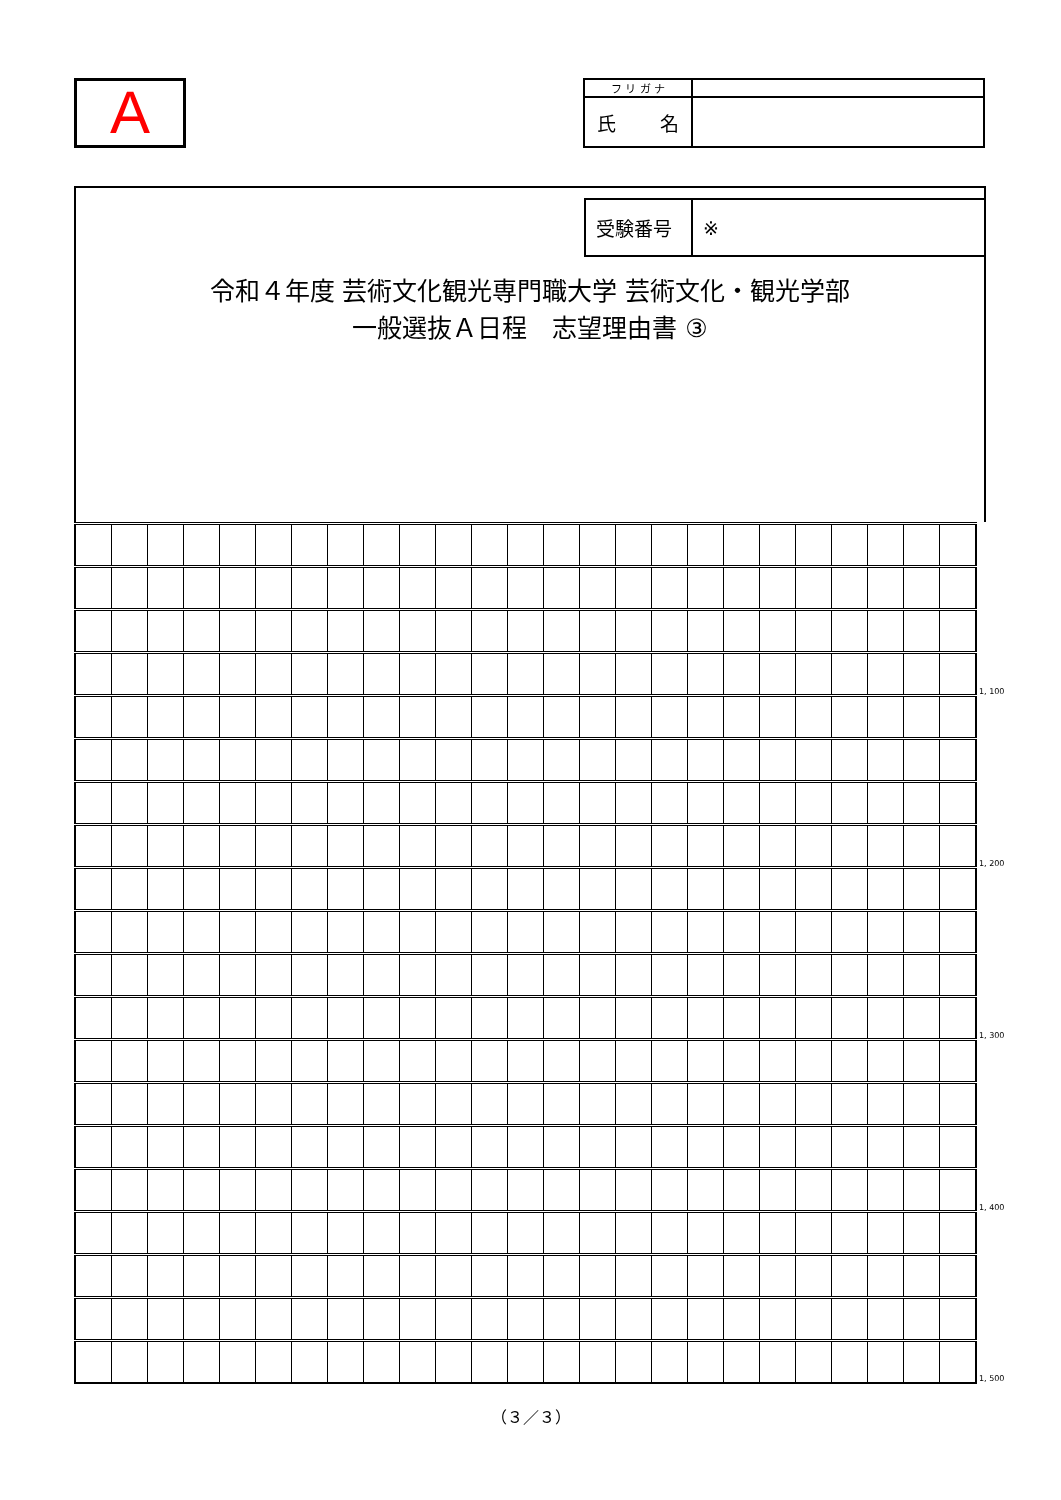A
| フ リ ガ ナ | |
| 氏 名 | |
| 受験番号 | ※ |
令和４年度 芸術文化観光専門職大学 芸術文化・観光学部
一般選抜Ａ日程　志望理由書 ③
| | | | | | | | | | | | | | | | | | | | | | | | | | 1, 100 |
| | | | | | | | | | | | | | | | | | | | | | | | | | 1, 200 |
| | | | | | | | | | | | | | | | | | | | | | | | | | 1, 300 |
| | | | | | | | | | | | | | | | | | | | | | | | | | 1, 400 |
| | | | | | | | | | | | | | | | | | | | | | | | | | 1, 500 |
（３／３）